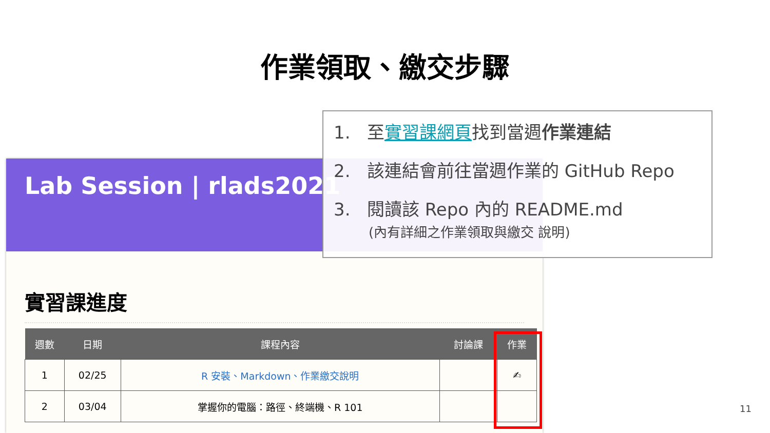作業領取、繳交步驟
Lab Session | rlads2021
實習課進度
| 週數 | 日期 | 課程內容 | 討論課 | 作業 |
| --- | --- | --- | --- | --- |
| 1 | 02/25 | R 安裝、Markdown、作業繳交說明 | | ✍ |
| 2 | 03/04 | 掌握你的電腦：路徑、終端機、R 101 | | |
1. 至實習課網頁找到當週作業連結
2. 該連結會前往當週作業的 GitHub Repo
3. 閱讀該 Repo 內的 README.md
(內有詳細之作業領取與繳交 說明)
11